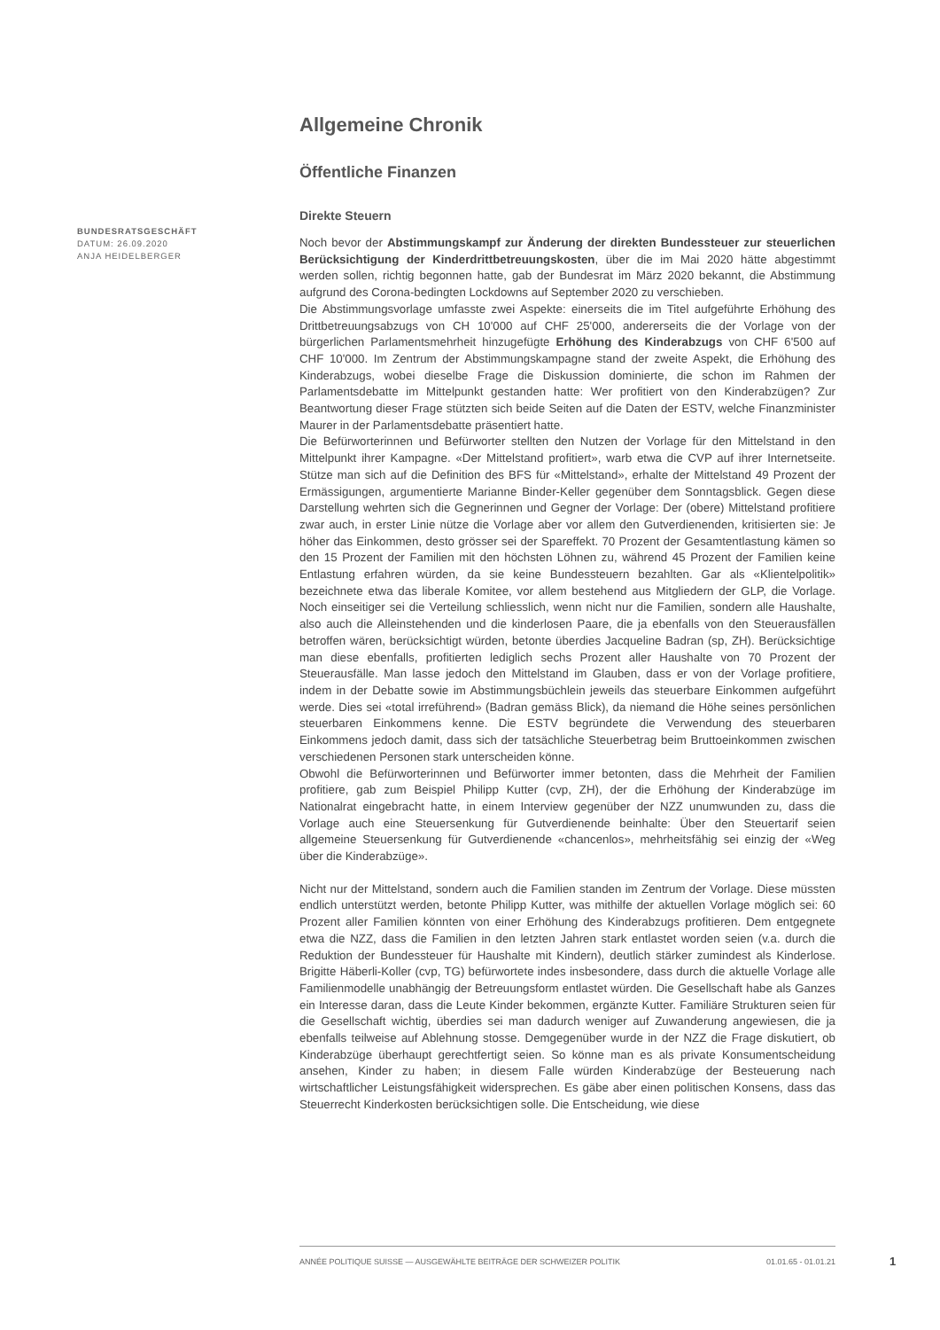Allgemeine Chronik
Öffentliche Finanzen
Direkte Steuern
Noch bevor der Abstimmungskampf zur Änderung der direkten Bundessteuer zur steuerlichen Berücksichtigung der Kinderdrittbetreuungskosten, über die im Mai 2020 hätte abgestimmt werden sollen, richtig begonnen hatte, gab der Bundesrat im März 2020 bekannt, die Abstimmung aufgrund des Corona-bedingten Lockdowns auf September 2020 zu verschieben.
Die Abstimmungsvorlage umfasste zwei Aspekte: einerseits die im Titel aufgeführte Erhöhung des Drittbetreuungsabzugs von CH 10'000 auf CHF 25'000, andererseits die der Vorlage von der bürgerlichen Parlamentsmehrheit hinzugefügte Erhöhung des Kinderabzugs von CHF 6'500 auf CHF 10'000. Im Zentrum der Abstimmungskampagne stand der zweite Aspekt, die Erhöhung des Kinderabzugs, wobei dieselbe Frage die Diskussion dominierte, die schon im Rahmen der Parlamentsdebatte im Mittelpunkt gestanden hatte: Wer profitiert von den Kinderabzügen? Zur Beantwortung dieser Frage stützten sich beide Seiten auf die Daten der ESTV, welche Finanzminister Maurer in der Parlamentsdebatte präsentiert hatte.
Die Befürworterinnen und Befürworter stellten den Nutzen der Vorlage für den Mittelstand in den Mittelpunkt ihrer Kampagne. «Der Mittelstand profitiert», warb etwa die CVP auf ihrer Internetseite. Stütze man sich auf die Definition des BFS für «Mittelstand», erhalte der Mittelstand 49 Prozent der Ermässigungen, argumentierte Marianne Binder-Keller gegenüber dem Sonntagsblick. Gegen diese Darstellung wehrten sich die Gegnerinnen und Gegner der Vorlage: Der (obere) Mittelstand profitiere zwar auch, in erster Linie nütze die Vorlage aber vor allem den Gutverdienenden, kritisierten sie: Je höher das Einkommen, desto grösser sei der Spareffekt. 70 Prozent der Gesamtentlastung kämen so den 15 Prozent der Familien mit den höchsten Löhnen zu, während 45 Prozent der Familien keine Entlastung erfahren würden, da sie keine Bundessteuern bezahlten. Gar als «Klientelpolitik» bezeichnete etwa das liberale Komitee, vor allem bestehend aus Mitgliedern der GLP, die Vorlage. Noch einseitiger sei die Verteilung schliesslich, wenn nicht nur die Familien, sondern alle Haushalte, also auch die Alleinstehenden und die kinderlosen Paare, die ja ebenfalls von den Steuerausfällen betroffen wären, berücksichtigt würden, betonte überdies Jacqueline Badran (sp, ZH). Berücksichtige man diese ebenfalls, profitierten lediglich sechs Prozent aller Haushalte von 70 Prozent der Steuerausfälle. Man lasse jedoch den Mittelstand im Glauben, dass er von der Vorlage profitiere, indem in der Debatte sowie im Abstimmungsbüchlein jeweils das steuerbare Einkommen aufgeführt werde. Dies sei «total irreführend» (Badran gemäss Blick), da niemand die Höhe seines persönlichen steuerbaren Einkommens kenne. Die ESTV begründete die Verwendung des steuerbaren Einkommens jedoch damit, dass sich der tatsächliche Steuerbetrag beim Bruttoeinkommen zwischen verschiedenen Personen stark unterscheiden könne.
Obwohl die Befürworterinnen und Befürworter immer betonten, dass die Mehrheit der Familien profitiere, gab zum Beispiel Philipp Kutter (cvp, ZH), der die Erhöhung der Kinderabzüge im Nationalrat eingebracht hatte, in einem Interview gegenüber der NZZ unumwunden zu, dass die Vorlage auch eine Steuersenkung für Gutverdienende beinhalte: Über den Steuertarif seien allgemeine Steuersenkung für Gutverdienende «chancenlos», mehrheitsfähig sei einzig der «Weg über die Kinderabzüge».
Nicht nur der Mittelstand, sondern auch die Familien standen im Zentrum der Vorlage. Diese müssten endlich unterstützt werden, betonte Philipp Kutter, was mithilfe der aktuellen Vorlage möglich sei: 60 Prozent aller Familien könnten von einer Erhöhung des Kinderabzugs profitieren. Dem entgegnete etwa die NZZ, dass die Familien in den letzten Jahren stark entlastet worden seien (v.a. durch die Reduktion der Bundessteuer für Haushalte mit Kindern), deutlich stärker zumindest als Kinderlose. Brigitte Häberli-Koller (cvp, TG) befürwortete indes insbesondere, dass durch die aktuelle Vorlage alle Familienmodelle unabhängig der Betreuungsform entlastet würden. Die Gesellschaft habe als Ganzes ein Interesse daran, dass die Leute Kinder bekommen, ergänzte Kutter. Familiäre Strukturen seien für die Gesellschaft wichtig, überdies sei man dadurch weniger auf Zuwanderung angewiesen, die ja ebenfalls teilweise auf Ablehnung stosse. Demgegenüber wurde in der NZZ die Frage diskutiert, ob Kinderabzüge überhaupt gerechtfertigt seien. So könne man es als private Konsumentscheidung ansehen, Kinder zu haben; in diesem Falle würden Kinderabzüge der Besteuerung nach wirtschaftlicher Leistungsfähigkeit widersprechen. Es gäbe aber einen politischen Konsens, dass das Steuerrecht Kinderkosten berücksichtigen solle. Die Entscheidung, wie diese
BUNDESRATSGESCHÄFT
DATUM: 26.09.2020
ANJA HEIDELBERGER
ANNÉE POLITIQUE SUISSE — AUSGEWÄHLTE BEITRÄGE DER SCHWEIZER POLITIK 01.01.65 - 01.01.21
1